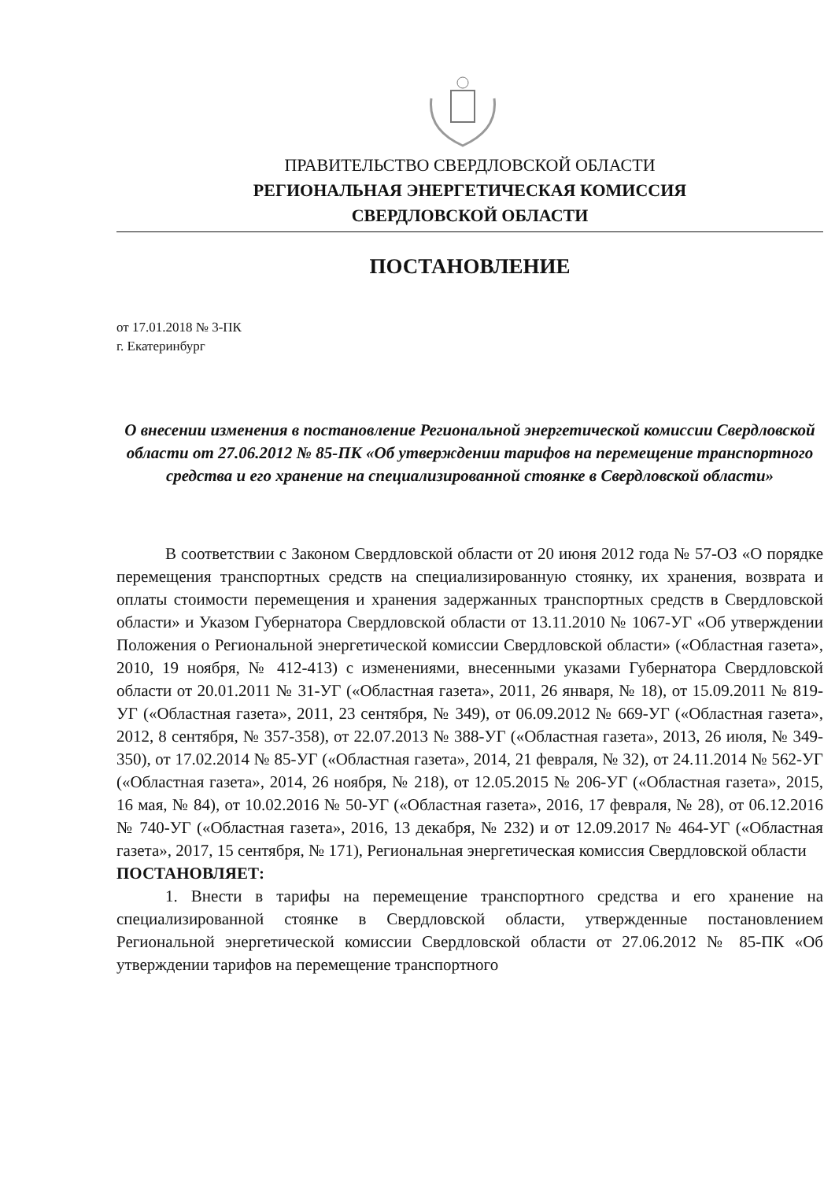ПРАВИТЕЛЬСТВО СВЕРДЛОВСКОЙ ОБЛАСТИ
РЕГИОНАЛЬНАЯ ЭНЕРГЕТИЧЕСКАЯ КОМИССИЯ
СВЕРДЛОВСКОЙ ОБЛАСТИ
ПОСТАНОВЛЕНИЕ
от 17.01.2018 № 3-ПК
г. Екатеринбург
О внесении изменения в постановление Региональной энергетической комиссии Свердловской области от 27.06.2012 № 85-ПК «Об утверждении тарифов на перемещение транспортного средства и его хранение на специализированной стоянке в Свердловской области»
В соответствии с Законом Свердловской области от 20 июня 2012 года № 57-ОЗ «О порядке перемещения транспортных средств на специализированную стоянку, их хранения, возврата и оплаты стоимости перемещения и хранения задержанных транспортных средств в Свердловской области» и Указом Губернатора Свердловской области от 13.11.2010 № 1067-УГ «Об утверждении Положения о Региональной энергетической комиссии Свердловской области» («Областная газета», 2010, 19 ноября, № 412-413) с изменениями, внесенными указами Губернатора Свердловской области от 20.01.2011 № 31-УГ («Областная газета», 2011, 26 января, № 18), от 15.09.2011 № 819-УГ («Областная газета», 2011, 23 сентября, № 349), от 06.09.2012 № 669-УГ («Областная газета», 2012, 8 сентября, № 357-358), от 22.07.2013 № 388-УГ («Областная газета», 2013, 26 июля, № 349-350), от 17.02.2014 № 85-УГ («Областная газета», 2014, 21 февраля, № 32), от 24.11.2014 № 562-УГ («Областная газета», 2014, 26 ноября, № 218), от 12.05.2015 № 206-УГ («Областная газета», 2015, 16 мая, № 84), от 10.02.2016 № 50-УГ («Областная газета», 2016, 17 февраля, № 28), от 06.12.2016 № 740-УГ («Областная газета», 2016, 13 декабря, № 232) и от 12.09.2017 № 464-УГ («Областная газета», 2017, 15 сентября, № 171), Региональная энергетическая комиссия Свердловской области
ПОСТАНОВЛЯЕТ:
1. Внести в тарифы на перемещение транспортного средства и его хранение на специализированной стоянке в Свердловской области, утвержденные постановлением Региональной энергетической комиссии Свердловской области от 27.06.2012 № 85-ПК «Об утверждении тарифов на перемещение транспортного